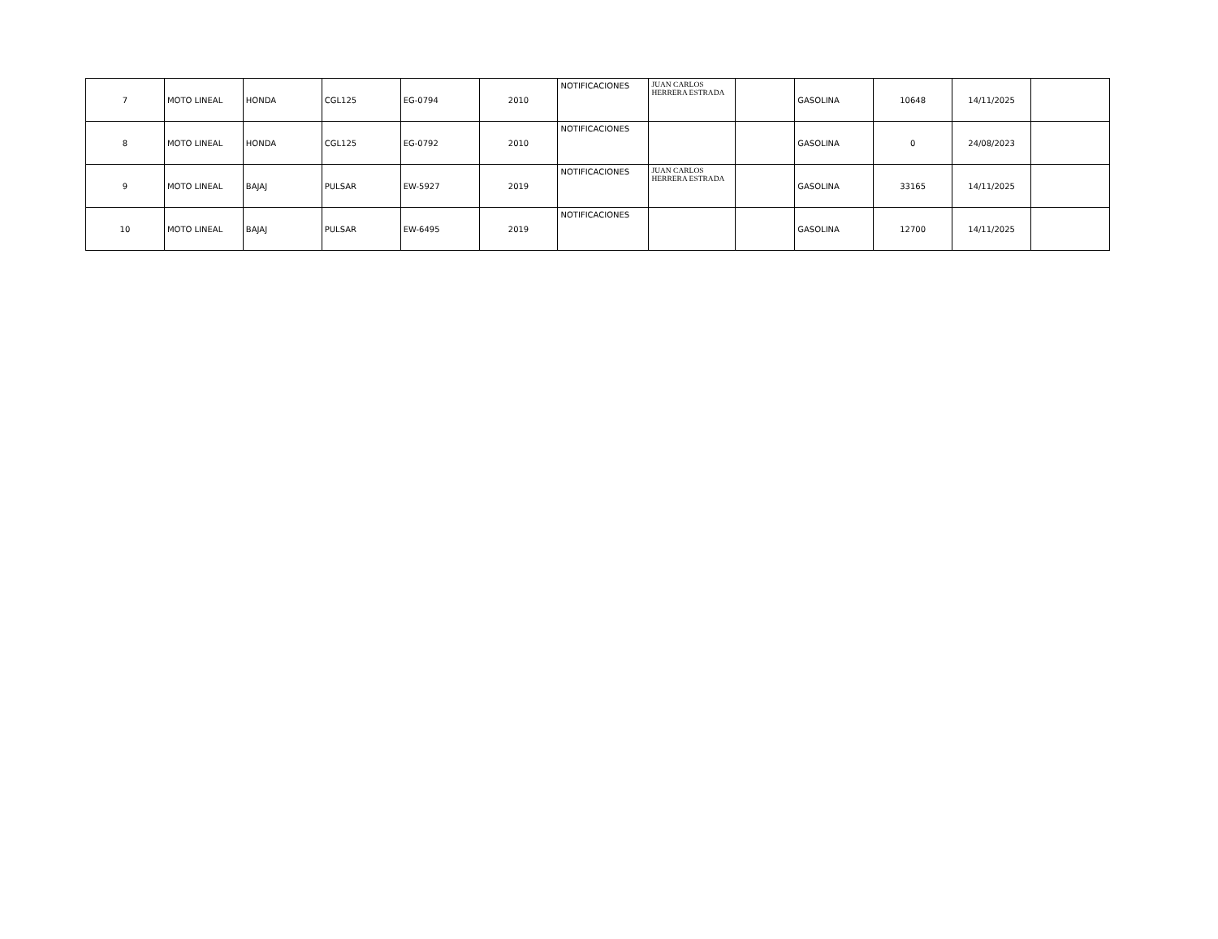| 7 | MOTO LINEAL | HONDA | CGL125 | EG-0794 | 2010 | NOTIFICACIONES | JUAN CARLOS HERRERA ESTRADA | | GASOLINA | 10648 | 14/11/2025 | |
| 8 | MOTO LINEAL | HONDA | CGL125 | EG-0792 | 2010 | NOTIFICACIONES | | | GASOLINA | 0 | 24/08/2023 | |
| 9 | MOTO LINEAL | BAJAJ | PULSAR | EW-5927 | 2019 | NOTIFICACIONES | JUAN CARLOS HERRERA ESTRADA | | GASOLINA | 33165 | 14/11/2025 | |
| 10 | MOTO LINEAL | BAJAJ | PULSAR | EW-6495 | 2019 | NOTIFICACIONES | | | GASOLINA | 12700 | 14/11/2025 | |